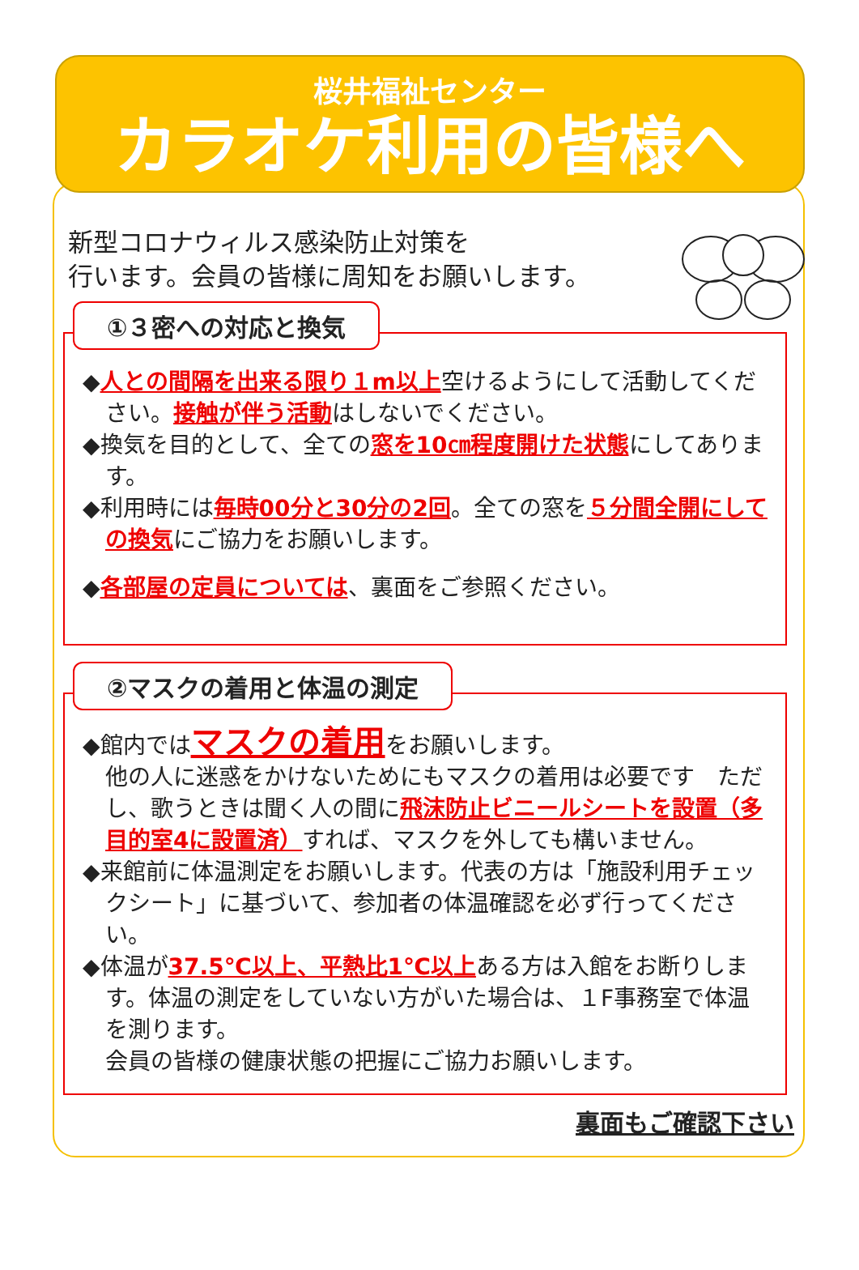桜井福祉センター
カラオケ利用の皆様へ
新型コロナウィルス感染防止対策を
行います。会員の皆様に周知をお願いします。
①３密への対応と換気
◆人との間隔を出来る限り１m以上空けるようにして活動してください。接触が伴う活動はしないでください。
◆換気を目的として、全ての窓を10㎝程度開けた状態にしてあります。
◆利用時には毎時00分と30分の2回。全ての窓を５分間全開にしての換気にご協力をお願いします。
◆各部屋の定員については、裏面をご参照ください。
②マスクの着用と体温の測定
◆館内ではマスクの着用をお願いします。
他の人に迷惑をかけないためにもマスクの着用は必要です　ただし、歌うときは聞く人の間に飛沫防止ビニールシートを設置（多目的室4に設置済）すれば、マスクを外しても構いません。
◆来館前に体温測定をお願いします。代表の方は「施設利用チェックシート」に基づいて、参加者の体温確認を必ず行ってください。
◆体温が37.5℃以上、平熱比1℃以上ある方は入館をお断りします。体温の測定をしていない方がいた場合は、１F事務室で体温を測ります。
会員の皆様の健康状態の把握にご協力お願いします。
裏面もご確認下さい